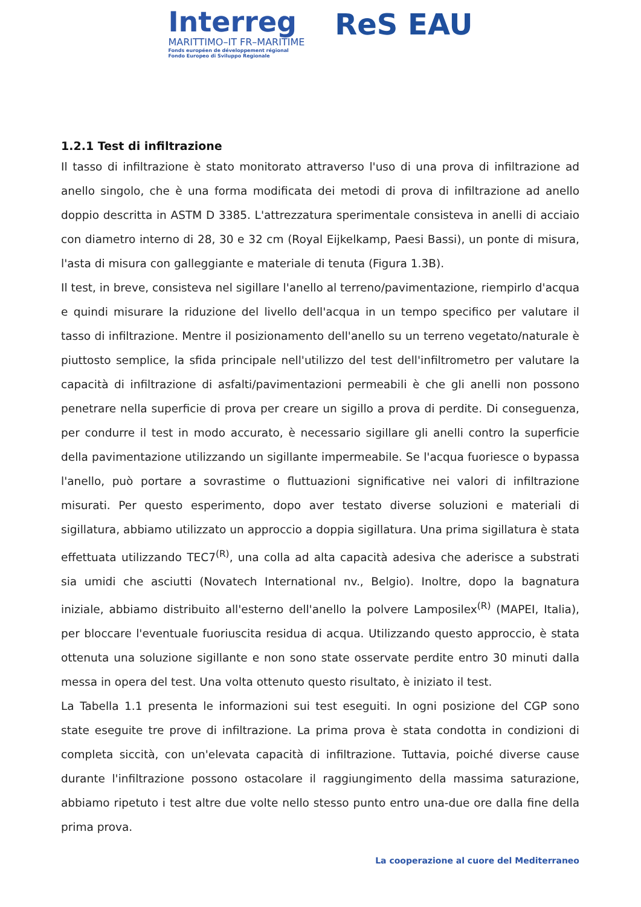Interreg
MARITTIMO–IT FR–MARITIME
Fonds européen de développement régional
Fondo Europeo di Sviluppo Regionale
ReS EAU
1.2.1 Test di infiltrazione
Il tasso di infiltrazione è stato monitorato attraverso l'uso di una prova di infiltrazione ad anello singolo, che è una forma modificata dei metodi di prova di infiltrazione ad anello doppio descritta in ASTM D 3385. L'attrezzatura sperimentale consisteva in anelli di acciaio con diametro interno di 28, 30 e 32 cm (Royal Eijkelkamp, Paesi Bassi), un ponte di misura, l'asta di misura con galleggiante e materiale di tenuta (Figura 1.3B).
Il test, in breve, consisteva nel sigillare l'anello al terreno/pavimentazione, riempirlo d'acqua e quindi misurare la riduzione del livello dell'acqua in un tempo specifico per valutare il tasso di infiltrazione. Mentre il posizionamento dell'anello su un terreno vegetato/naturale è piuttosto semplice, la sfida principale nell'utilizzo del test dell'infiltrometro per valutare la capacità di infiltrazione di asfalti/pavimentazioni permeabili è che gli anelli non possono penetrare nella superficie di prova per creare un sigillo a prova di perdite. Di conseguenza, per condurre il test in modo accurato, è necessario sigillare gli anelli contro la superficie della pavimentazione utilizzando un sigillante impermeabile. Se l'acqua fuoriesce o bypassa l'anello, può portare a sovrastime o fluttuazioni significative nei valori di infiltrazione misurati. Per questo esperimento, dopo aver testato diverse soluzioni e materiali di sigillatura, abbiamo utilizzato un approccio a doppia sigillatura. Una prima sigillatura è stata effettuata utilizzando TEC7<sup>(R)</sup>, una colla ad alta capacità adesiva che aderisce a substrati sia umidi che asciutti (Novatech International nv., Belgio). Inoltre, dopo la bagnatura iniziale, abbiamo distribuito all'esterno dell'anello la polvere Lamposilex<sup>(R)</sup> (MAPEI, Italia), per bloccare l'eventuale fuoriuscita residua di acqua. Utilizzando questo approccio, è stata ottenuta una soluzione sigillante e non sono state osservate perdite entro 30 minuti dalla messa in opera del test. Una volta ottenuto questo risultato, è iniziato il test.
La Tabella 1.1 presenta le informazioni sui test eseguiti. In ogni posizione del CGP sono state eseguite tre prove di infiltrazione. La prima prova è stata condotta in condizioni di completa siccità, con un'elevata capacità di infiltrazione. Tuttavia, poiché diverse cause durante l'infiltrazione possono ostacolare il raggiungimento della massima saturazione, abbiamo ripetuto i test altre due volte nello stesso punto entro una-due ore dalla fine della prima prova.
La cooperazione al cuore del Mediterraneo